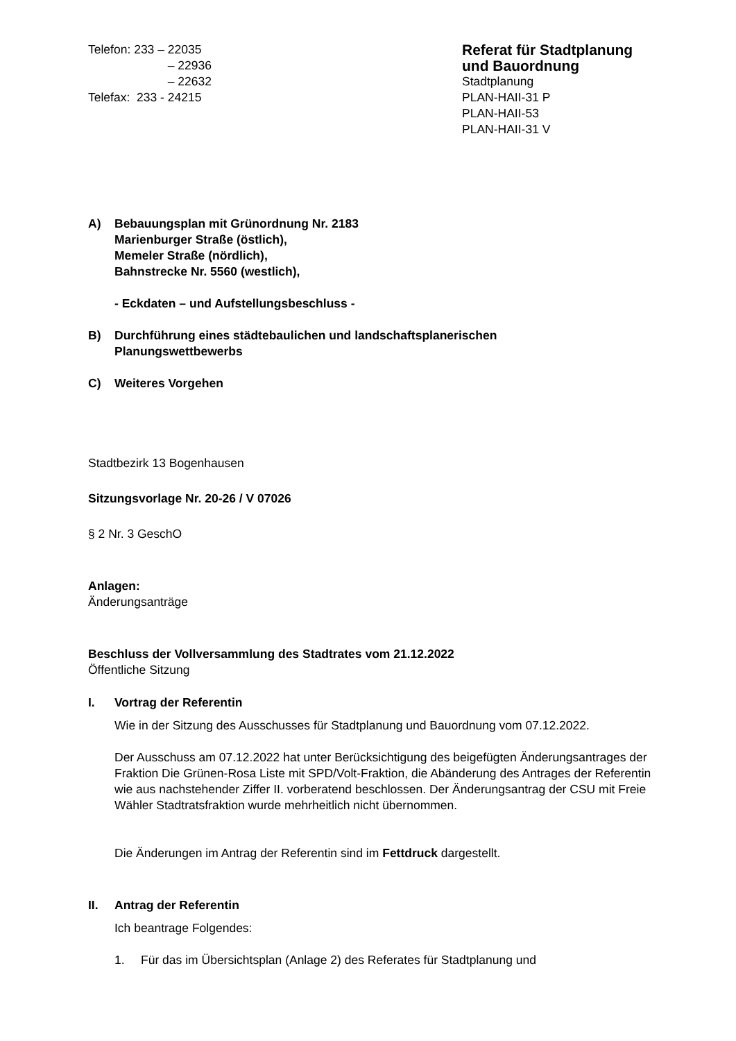Telefon: 233 – 22035
– 22936
– 22632
Telefax: 233 - 24215
Referat für Stadtplanung
und Bauordnung
Stadtplanung
PLAN-HAII-31 P
PLAN-HAII-53
PLAN-HAII-31 V
A) Bebauungsplan mit Grünordnung Nr. 2183
Marienburger Straße (östlich),
Memeler Straße (nördlich),
Bahnstrecke Nr. 5560 (westlich),
- Eckdaten – und Aufstellungsbeschluss -
B) Durchführung eines städtebaulichen und landschaftsplanerischen
Planungswettbewerbs
C) Weiteres Vorgehen
Stadtbezirk 13 Bogenhausen
Sitzungsvorlage Nr. 20-26 / V 07026
§ 2 Nr. 3 GeschO
Anlagen:
Änderungsanträge
Beschluss der Vollversammlung des Stadtrates vom 21.12.2022
Öffentliche Sitzung
I. Vortrag der Referentin
Wie in der Sitzung des Ausschusses für Stadtplanung und Bauordnung vom 07.12.2022.
Der Ausschuss am 07.12.2022 hat unter Berücksichtigung des beigefügten Änderungsantrages der Fraktion Die Grünen-Rosa Liste mit SPD/Volt-Fraktion, die Abänderung des Antrages der Referentin wie aus nachstehender Ziffer II. vorberatend beschlossen. Der Änderungsantrag der CSU mit Freie Wähler Stadtratsfraktion wurde mehrheitlich nicht übernommen.
Die Änderungen im Antrag der Referentin sind im Fettdruck dargestellt.
II. Antrag der Referentin
Ich beantrage Folgendes:
1. Für das im Übersichtsplan (Anlage 2) des Referates für Stadtplanung und